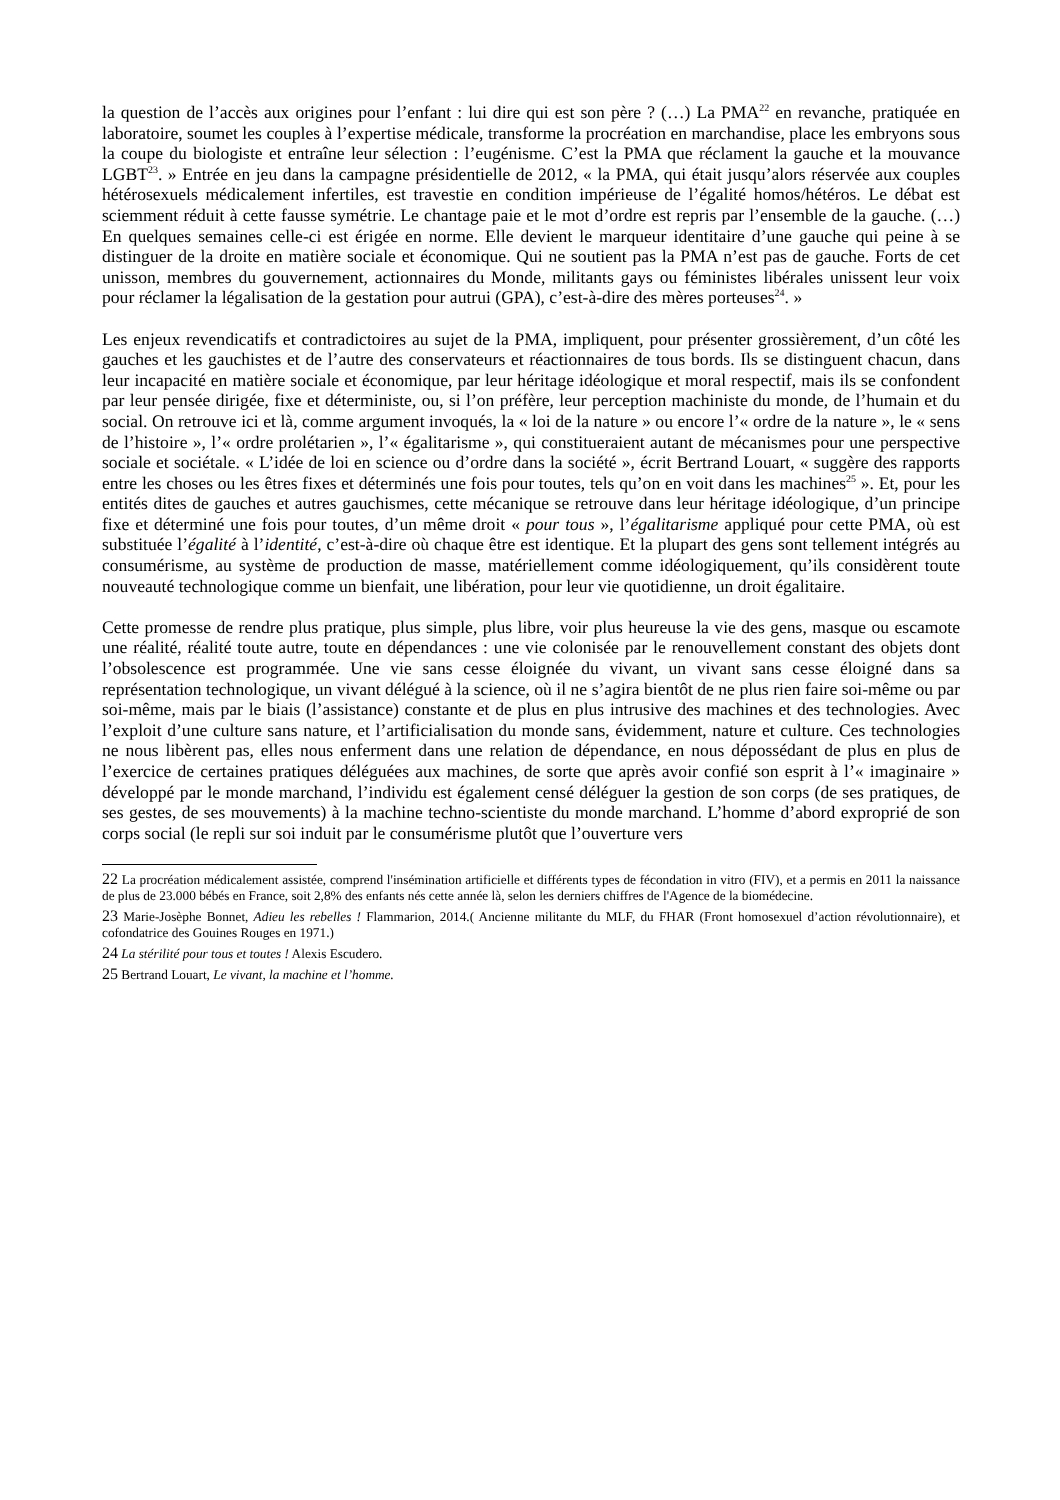la question de l’accès aux origines pour l’enfant : lui dire qui est son père ? (…) La PMA<sup>22</sup> en revanche, pratiquée en laboratoire, soumet les couples à l’expertise médicale, transforme la procréation en marchandise, place les embryons sous la coupe du biologiste et entraîne leur sélection : l’eugénisme. C’est la PMA que réclament la gauche et la mouvance LGBT<sup>23</sup>. » Entrée en jeu dans la campagne présidentielle de 2012, « la PMA, qui était jusqu’alors réservée aux couples hétérosexuels médicalement infertiles, est travestie en condition impérieuse de l’égalité homos/hétéros. Le débat est sciemment réduit à cette fausse symétrie. Le chantage paie et le mot d’ordre est repris par l’ensemble de la gauche. (…) En quelques semaines celle-ci est érigée en norme. Elle devient le marqueur identitaire d’une gauche qui peine à se distinguer de la droite en matière sociale et économique. Qui ne soutient pas la PMA n’est pas de gauche. Forts de cet unisson, membres du gouvernement, actionnaires du Monde, militants gays ou féministes libérales unissent leur voix pour réclamer la légalisation de la gestation pour autrui (GPA), c’est-à-dire des mères porteuses<sup>24</sup>. »
Les enjeux revendicatifs et contradictoires au sujet de la PMA, impliquent, pour présenter grossièrement, d’un côté les gauches et les gauchistes et de l’autre des conservateurs et réactionnaires de tous bords. Ils se distinguent chacun, dans leur incapacité en matière sociale et économique, par leur héritage idéologique et moral respectif, mais ils se confondent par leur pensée dirigée, fixe et déterministe, ou, si l’on préfère, leur perception machiniste du monde, de l’humain et du social. On retrouve ici et là, comme argument invoqués, la « loi de la nature » ou encore l’« ordre de la nature », le « sens de l’histoire », l’« ordre prolétarien », l’« égalitarisme », qui constitueraient autant de mécanismes pour une perspective sociale et sociétale. « L’idée de loi en science ou d’ordre dans la société », écrit Bertrand Louart, « suggère des rapports entre les choses ou les êtres fixes et déterminés une fois pour toutes, tels qu’on en voit dans les machines<sup>25</sup> ». Et, pour les entités dites de gauches et autres gauchismes, cette mécanique se retrouve dans leur héritage idéologique, d’un principe fixe et déterminé une fois pour toutes, d’un même droit « pour tous », l’égalitarisme appliqué pour cette PMA, où est substituée l’égalité à l’identité, c’est-à-dire où chaque être est identique. Et la plupart des gens sont tellement intégrés au consumérisme, au système de production de masse, matériellement comme idéologiquement, qu’ils considèrent toute nouveauté technologique comme un bienfait, une libération, pour leur vie quotidienne, un droit égalitaire.
Cette promesse de rendre plus pratique, plus simple, plus libre, voir plus heureuse la vie des gens, masque ou escamote une réalité, réalité toute autre, toute en dépendances : une vie colonisée par le renouvellement constant des objets dont l’obsolescence est programmée. Une vie sans cesse éloignée du vivant, un vivant sans cesse éloigné dans sa représentation technologique, un vivant délégué à la science, où il ne s’agira bientôt de ne plus rien faire soi-même ou par soi-même, mais par le biais (l’assistance) constante et de plus en plus intrusive des machines et des technologies. Avec l’exploit d’une culture sans nature, et l’artificialisation du monde sans, évidemment, nature et culture. Ces technologies ne nous libèrent pas, elles nous enferment dans une relation de dépendance, en nous dépossédant de plus en plus de l’exercice de certaines pratiques déléguées aux machines, de sorte que après avoir confié son esprit à l’« imaginaire » développé par le monde marchand, l’individu est également censé déléguer la gestion de son corps (de ses pratiques, de ses gestes, de ses mouvements) à la machine techno-scientiste du monde marchand. L’homme d’abord exproprié de son corps social (le repli sur soi induit par le consumérisme plutôt que l’ouverture vers
22 La procréation médicalement assistée, comprend l'insémination artificielle et différents types de fécondation in vitro (FIV), et a permis en 2011 la naissance de plus de 23.000 bébés en France, soit 2,8% des enfants nés cette année là, selon les derniers chiffres de l'Agence de la biomédecine.
23 Marie-Josèphe Bonnet, Adieu les rebelles ! Flammarion, 2014.( Ancienne militante du MLF, du FHAR (Front homosexuel d’action révolutionnaire), et cofondatrice des Gouines Rouges en 1971.)
24 La stérilité pour tous et toutes ! Alexis Escudero.
25 Bertrand Louart, Le vivant, la machine et l’homme.